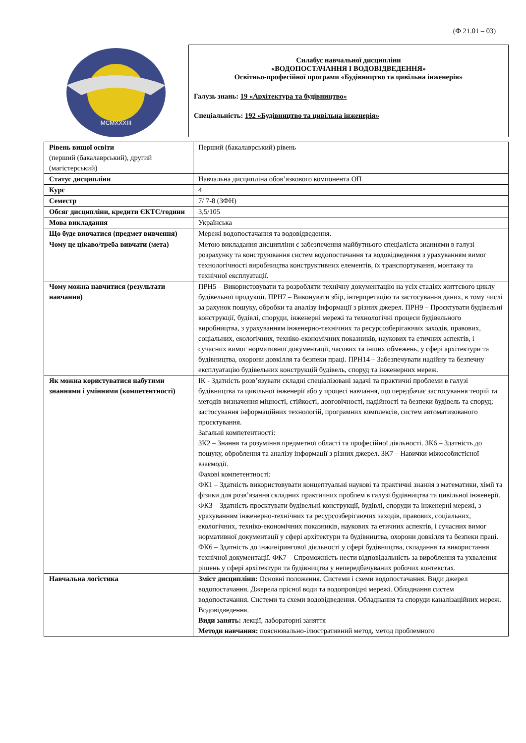(Ф 21.01 – 03)
MCMXXXIII
Силабус навчальної дисципліни
«ВОДОПОСТАЧАННЯ І ВОДОВІДВЕДЕННЯ»
Освітньо-професійної програми «Будівництво та цивільна інженерія»
Галузь знань: 19 «Архітектура та будівництво»
Спеціальність: 192 «Будівництво та цивільна інженерія»
| Рівень вищої освіти (перший (бакалаврський), другий (магістерський) | Перший (бакалаврський) рівень |
| Статус дисципліни | Навчальна дисципліна обов’язкового компонента ОП |
| Курс | 4 |
| Семестр | 7/ 7-8 (ЗФН) |
| Обсяг дисципліни, кредити ЄКТС/години | 3,5/105 |
| Мова викладання | Українська |
| Що буде вивчатися (предмет вивчення) | Мережі водопостачання та водовідведення. |
| Чому це цікаво/треба вивчати (мета) | Метою викладання дисципліни є забезпечення майбутнього спеціаліста знаннями в галузі розрахунку та конструювання систем водопостачання та водовідведення з урахуванням вимог технологічності виробництва конструктивних елементів, їх транспортування, монтажу та технічної експлуатації. |
| Чому можна навчитися (результати навчання) | ПРН5 – Використовувати та розробляти технічну документацію на усіх стадіях життєвого циклу будівельної продукції. ПРН7 – Виконувати збір, інтерпретацію та застосування даних, в тому числі за рахунок пошуку, обробки та аналізу інформації з різних джерел. ПРН9 – Проєктувати будівельні конструкції, будівлі, споруди, інженерні мережі та технологічні процеси будівельного виробництва, з урахуванням інженерно-технічних та ресурсозберігаючих заходів, правових, соціальних, екологічних, техніко-економічних показників, наукових та етичних аспектів, і сучасних вимог нормативної документації, часових та інших обмежень, у сфері архітектури та будівництва, охорони довкілля та безпеки праці. ПРН14 – Забезпечувати надійну та безпечну експлуатацію будівельних конструкцій будівель, споруд та інженерних мереж. |
| Як можна користуватися набутими знаннями і уміннями (компетентності) | ІК - Здатність розв’язувати складні спеціалізовані задачі та практичні проблеми в галузі будівництва та цивільної інженерії або у процесі навчання, що передбачає застосування теорій та методів визначення міцності, стійкості, довговічності, надійності та безпеки будівель та споруд; застосування інформаційних технологій, програмних комплексів, систем автоматизованого проєктування. Загальні компетентності: ЗК2 – Знання та розуміння предметної області та професійної діяльності. ЗК6 – Здатність до пошуку, оброблення та аналізу інформації з різних джерел. ЗК7 – Навички міжособистісної взаємодії. Фахові компетентності: ФК1 – Здатність використовувати концептуальні наукові та практичні знання з математики, хімії та фізики для розв’язання складних практичних проблем в галузі будівництва та цивільної інженерії. ФК3 – Здатність проєктувати будівельні конструкції, будівлі, споруди та інженерні мережі, з урахуванням інженерно-технічних та ресурсозберігаючих заходів, правових, соціальних, екологічних, техніко-економічних показників, наукових та етичних аспектів, і сучасних вимог нормативної документації у сфері архітектури та будівництва, охорони довкілля та безпеки праці. ФК6 – Здатність до інжинірингової діяльності у сфері будівництва, складання та використання технічної документації. ФК7 – Спроможність нести відповідальність за вироблення та ухвалення рішень у сфері архітектури та будівництва у непередбачуваних робочих контекстах. |
| Навчальна логістика | Зміст дисципліни: Основні положення. Системи і схеми водопостачання. Види джерел водопостачання. Джерела прісної води та водопровідні мережі. Обладнання систем водопостачання. Системи та схеми водовідведення. Обладнання та споруди каналізаційних мереж. Водовідведення. Види занять: лекції, лабораторні заняття Методи навчання: пояснювально-ілюстративний метод, метод проблемного |